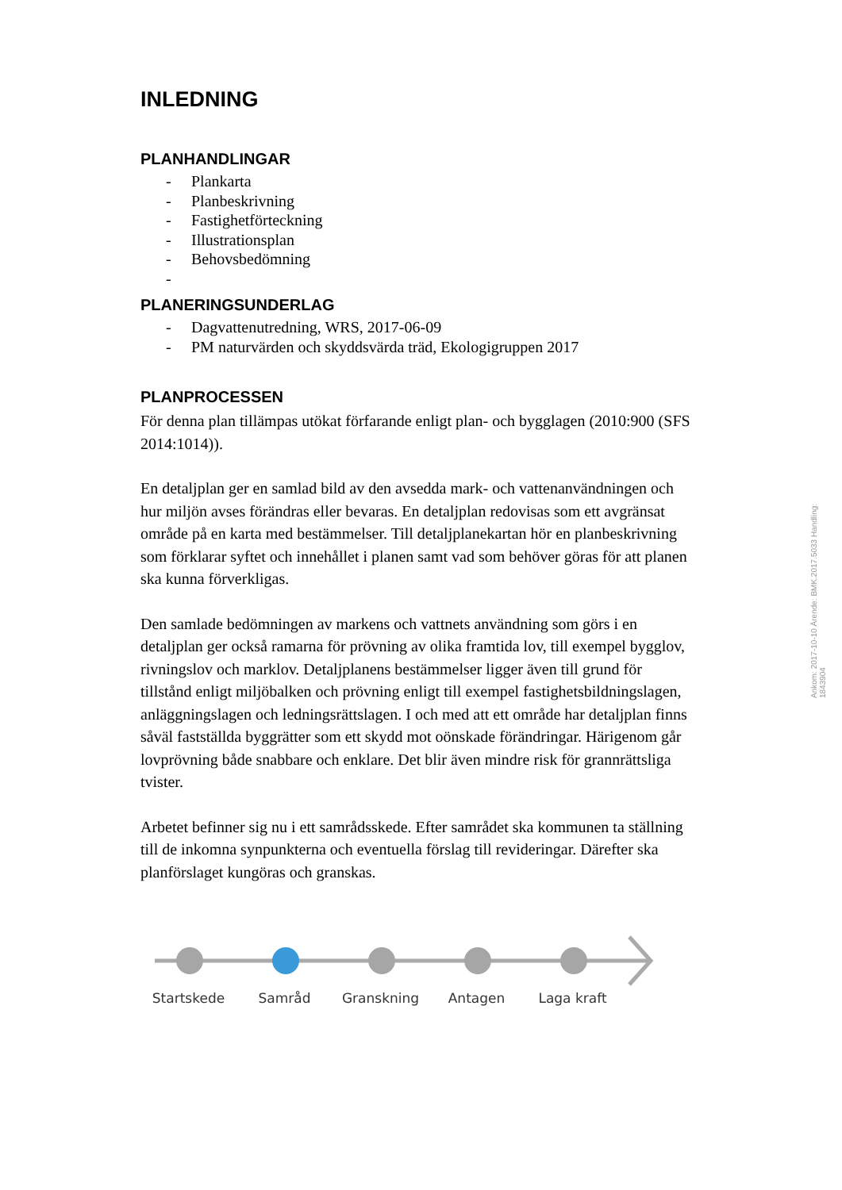INLEDNING
PLANHANDLINGAR
- Plankarta
- Planbeskrivning
- Fastighetförteckning
- Illustrationsplan
- Behovsbedömning
-
PLANERINGSUNDERLAG
- Dagvattenutredning, WRS, 2017-06-09
- PM naturvärden och skyddsvärda träd, Ekologigruppen 2017
PLANPROCESSEN
För denna plan tillämpas utökat förfarande enligt plan- och bygglagen (2010:900 (SFS 2014:1014)).
En detaljplan ger en samlad bild av den avsedda mark- och vattenanvändningen och hur miljön avses förändras eller bevaras. En detaljplan redovisas som ett avgränsat område på en karta med bestämmelser. Till detaljplanekartan hör en planbeskrivning som förklarar syftet och innehållet i planen samt vad som behöver göras för att planen ska kunna förverkligas.
Den samlade bedömningen av markens och vattnets användning som görs i en detaljplan ger också ramarna för prövning av olika framtida lov, till exempel bygglov, rivningslov och marklov. Detaljplanens bestämmelser ligger även till grund för tillstånd enligt miljöbalken och prövning enligt till exempel fastighetsbildningslagen, anläggningslagen och ledningsrättslagen. I och med att ett område har detaljplan finns såväl fastställda byggrätter som ett skydd mot oönskade förändringar. Härigenom går lovprövning både snabbare och enklare. Det blir även mindre risk för grannrättsliga tvister.
Arbetet befinner sig nu i ett samrådsskede. Efter samrådet ska kommunen ta ställning till de inkomna synpunkterna och eventuella förslag till revideringar. Därefter ska planförslaget kungöras och granskas.
Startskede Samråd Granskning Antagen Laga kraft
Ankom: 2017-10-10 Ärende: BMK.2017.5033 Handling: 1843904